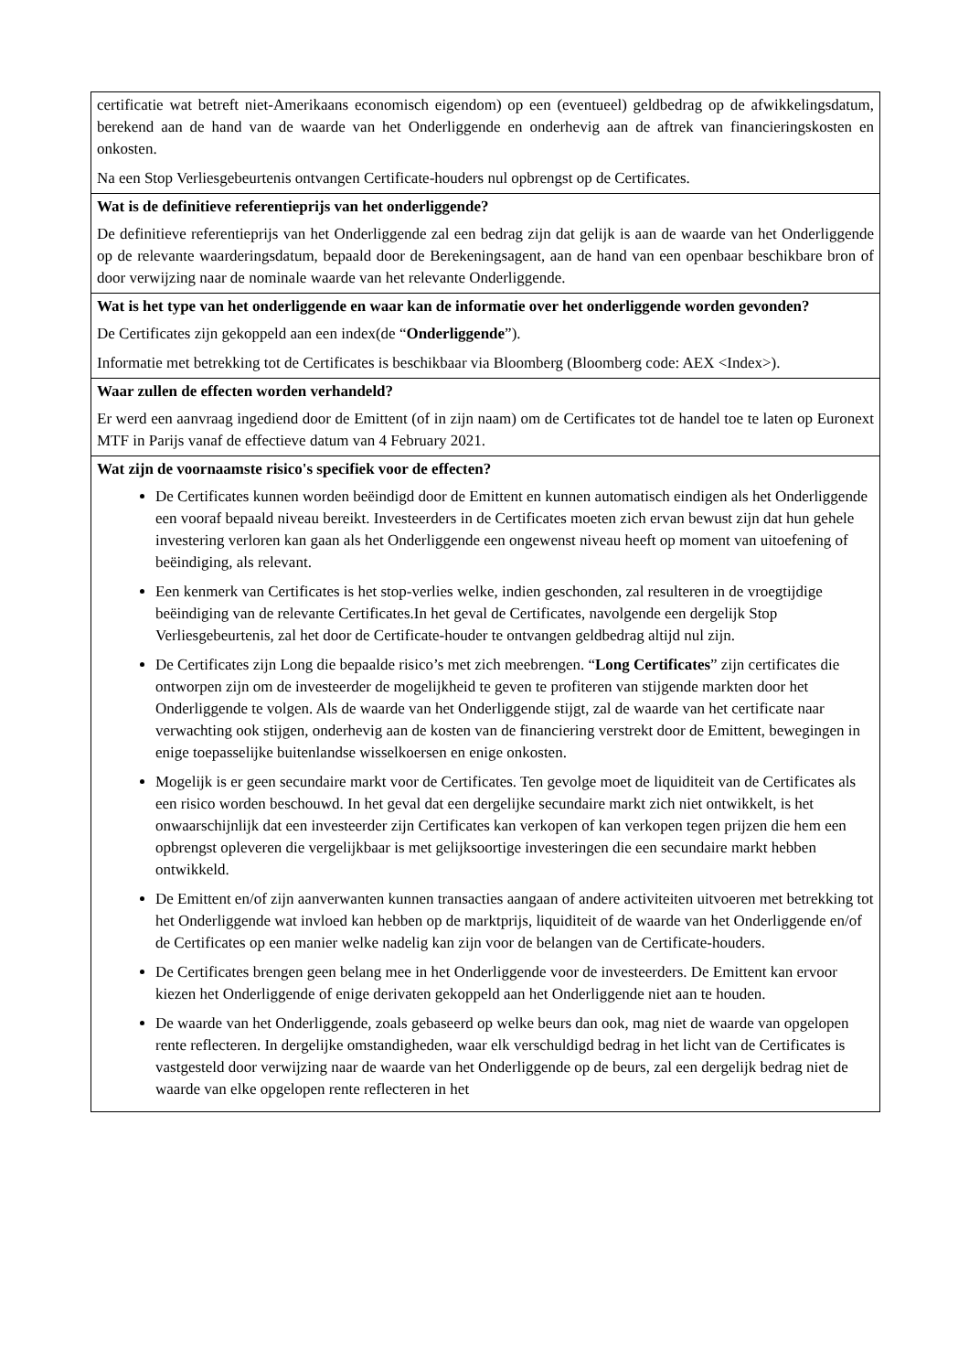| certificatie wat betreft niet-Amerikaans economisch eigendom) op een (eventueel) geldbedrag op de afwikkelingsdatum, berekend aan de hand van de waarde van het Onderliggende en onderhevig aan de aftrek van financieringskosten en onkosten. Na een Stop Verliesgebeurtenis ontvangen Certificate-houders nul opbrengst op de Certificates. |
| Wat is de definitieve referentieprijs van het onderliggende? De definitieve referentieprijs van het Onderliggende zal een bedrag zijn dat gelijk is aan de waarde van het Onderliggende op de relevante waarderingsdatum, bepaald door de Berekeningsagent, aan de hand van een openbaar beschikbare bron of door verwijzing naar de nominale waarde van het relevante Onderliggende. |
| Wat is het type van het onderliggende en waar kan de informatie over het onderliggende worden gevonden? De Certificates zijn gekoppeld aan een index(de “ Onderliggende ”). Informatie met betrekking tot de Certificates is beschikbaar via Bloomberg (Bloomberg code: AEX <Index>). |
| Waar zullen de effecten worden verhandeld? Er werd een aanvraag ingediend door de Emittent (of in zijn naam) om de Certificates tot de handel toe te laten op Euronext MTF in Parijs vanaf de effectieve datum van 4 February 2021. |
| Wat zijn de voornaamste risico's specifiek voor de effecten? De Certificates kunnen worden beëindigd door de Emittent en kunnen automatisch eindigen als het Onderliggende een vooraf bepaald niveau bereikt. Investeerders in de Certificates moeten zich ervan bewust zijn dat hun gehele investering verloren kan gaan als het Onderliggende een ongewenst niveau heeft op moment van uitoefening of beëindiging, als relevant. Een kenmerk van Certificates is het stop-verlies welke, indien geschonden, zal resulteren in de vroegtijdige beëindiging van de relevante Certificates.In het geval de Certificates, navolgende een dergelijk Stop Verliesgebeurtenis, zal het door de Certificate-houder te ontvangen geldbedrag altijd nul zijn. De Certificates zijn Long die bepaalde risico’s met zich meebrengen. “ Long Certificates ” zijn certificates die ontworpen zijn om de investeerder de mogelijkheid te geven te profiteren van stijgende markten door het Onderliggende te volgen. Als de waarde van het Onderliggende stijgt, zal de waarde van het certificate naar verwachting ook stijgen, onderhevig aan de kosten van de financiering verstrekt door de Emittent, bewegingen in enige toepasselijke buitenlandse wisselkoersen en enige onkosten. Mogelijk is er geen secundaire markt voor de Certificates. Ten gevolge moet de liquiditeit van de Certificates als een risico worden beschouwd. In het geval dat een dergelijke secundaire markt zich niet ontwikkelt, is het onwaarschijnlijk dat een investeerder zijn Certificates kan verkopen of kan verkopen tegen prijzen die hem een opbrengst opleveren die vergelijkbaar is met gelijksoortige investeringen die een secundaire markt hebben ontwikkeld. De Emittent en/of zijn aanverwanten kunnen transacties aangaan of andere activiteiten uitvoeren met betrekking tot het Onderliggende wat invloed kan hebben op de marktprijs, liquiditeit of de waarde van het Onderliggende en/of de Certificates op een manier welke nadelig kan zijn voor de belangen van de Certificate-houders. De Certificates brengen geen belang mee in het Onderliggende voor de investeerders. De Emittent kan ervoor kiezen het Onderliggende of enige derivaten gekoppeld aan het Onderliggende niet aan te houden. De waarde van het Onderliggende, zoals gebaseerd op welke beurs dan ook, mag niet de waarde van opgelopen rente reflecteren. In dergelijke omstandigheden, waar elk verschuldigd bedrag in het licht van de Certificates is vastgesteld door verwijzing naar de waarde van het Onderliggende op de beurs, zal een dergelijk bedrag niet de waarde van elke opgelopen rente reflecteren in het |